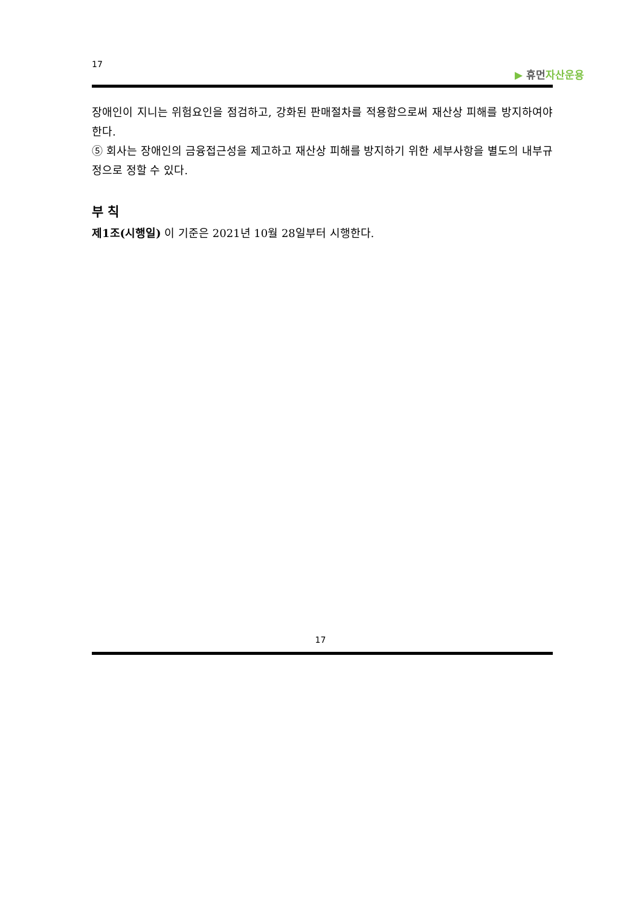17
▶ 휴먼자산운용
장애인이 지니는 위험요인을 점검하고, 강화된 판매절차를 적용함으로써 재산상 피해를 방지하여야 한다.
⑤ 회사는 장애인의 금융접근성을 제고하고 재산상 피해를 방지하기 위한 세부사항을 별도의 내부규정으로 정할 수 있다.
부 칙
제1조(시행일) 이 기준은 2021년 10월 28일부터 시행한다.
17